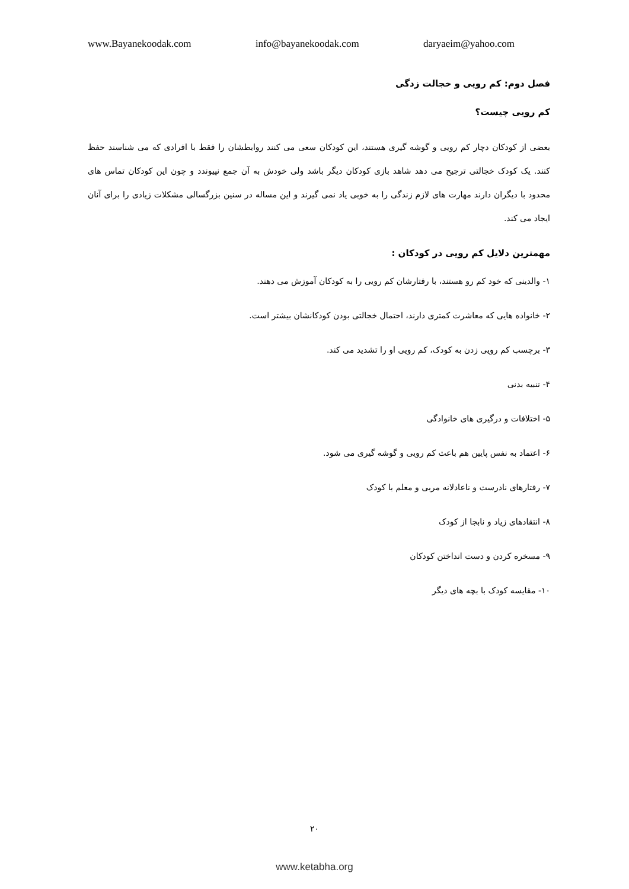www.Bayanekoodak.com info@bayanekoodak.com daryaeim@yahoo.com
فصل دوم: کم رویی و خجالت زدگی
کم رویی چیست؟
بعضی از کودکان دچار کم رویی و گوشه گیری هستند، این کودکان سعی می کنند روابطشان را فقط با افرادی که می شناسند حفظ کنند. یک کودک خجالتی ترجیح می دهد شاهد بازی کودکان دیگر باشد ولی خودش به آن جمع نپیوندد و چون این کودکان تماس های محدود با دیگران دارند مهارت های لازم زندگی را به خوبی یاد نمی گیرند و این مساله در سنین بزرگسالی مشکلات زیادی را برای آنان ایجاد می کند.
مهمترین دلایل کم رویی در کودکان :
۱- والدینی که خود کم رو هستند، با رفتارشان کم رویی را به کودکان آموزش می دهند.
۲- خانواده هایی که معاشرت کمتری دارند، احتمال خجالتی بودن کودکانشان بیشتر است.
۳- برچسب کم رویی زدن به کودک، کم رویی او را تشدید می کند.
۴- تنبیه بدنی
۵- اختلافات و درگیری های خانوادگی
۶- اعتماد به نفس پایین هم باعث کم رویی و گوشه گیری می شود.
۷- رفتارهای نادرست و ناعادلانه مربی و معلم با کودک
۸- انتقادهای زیاد و نابجا از کودک
۹- مسخره کردن و دست انداختن کودکان
۱۰- مقایسه کودک با بچه های دیگر
۲۰
www.ketabha.org